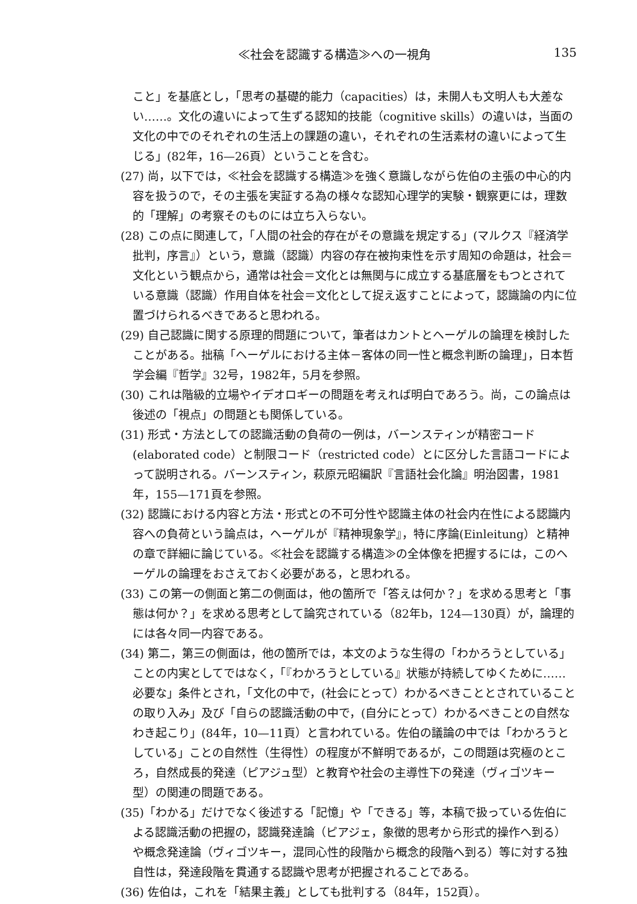≪社会を認識する構造≫への一視角 135
こと」を基底とし，「思考の基礎的能力（capacities）は，未開人も文明人も大差ない……。文化の違いによって生ずる認知的技能（cognitive skills）の違いは，当面の文化の中でのそれぞれの生活上の課題の違い，それぞれの生活素材の違いによって生じる」(82年，16—26頁）ということを含む。
(27) 尚，以下では，≪社会を認識する構造≫を強く意識しながら佐伯の主張の中心的内容を扱うので，その主張を実証する為の様々な認知心理学的実験・観察更には，理数的「理解」の考察そのものには立ち入らない。
(28) この点に関連して，「人間の社会的存在がその意識を規定する」(マルクス『経済学批判，序言』）という，意識（認識）内容の存在被拘束性を示す周知の命題は，社会＝文化という観点から，通常は社会＝文化とは無関与に成立する基底層をもつとされている意識（認識）作用自体を社会＝文化として捉え返すことによって，認識論の内に位置づけられるべきであると思われる。
(29) 自己認識に関する原理的問題について，筆者はカントとヘーゲルの論理を検討したことがある。拙稿「ヘーゲルにおける主体－客体の同一性と概念判断の論理」，日本哲学会編『哲学』32号，1982年，5月を参照。
(30) これは階級的立場やイデオロギーの問題を考えれば明白であろう。尚，この論点は後述の「視点」の問題とも関係している。
(31) 形式・方法としての認識活動の負荷の一例は，バーンスティンが精密コード(elaborated code）と制限コード（restricted code）とに区分した言語コードによって説明される。バーンスティン，萩原元昭編訳『言語社会化論』明治図書，1981年，155—171頁を参照。
(32) 認識における内容と方法・形式との不可分性や認識主体の社会内在性による認識内容への負荷という論点は，ヘーゲルが『精神現象学』，特に序論(Einleitung）と精神の章で詳細に論じている。≪社会を認識する構造≫の全体像を把握するには，このヘーゲルの論理をおさえておく必要がある，と思われる。
(33) この第一の側面と第二の側面は，他の箇所で「答えは何か？」を求める思考と「事態は何か？」を求める思考として論究されている（82年b，124—130頁）が，論理的には各々同一内容である。
(34) 第二，第三の側面は，他の箇所では，本文のような生得の「わかろうとしている」ことの内実としてではなく，「『わかろうとしている』状態が持続してゆくために……必要な」条件とされ，「文化の中で，(社会にとって）わかるべきこととされていることの取り入み」及び「自らの認識活動の中で，(自分にとって）わかるべきことの自然なわき起こり」(84年，10—11頁）と言われている。佐伯の議論の中では「わかろうとしている」ことの自然性（生得性）の程度が不鮮明であるが，この問題は究極のところ，自然成長的発達（ピアジュ型）と教育や社会の主導性下の発達（ヴィゴツキー型）の関連の問題である。
(35)「わかる」だけでなく後述する「記憶」や「できる」等，本稿で扱っている佐伯による認識活動の把握の，認識発達論（ピアジェ，象徴的思考から形式的操作へ到る）や概念発達論（ヴィゴツキー，混同心性的段階から概念的段階へ到る）等に対する独自性は，発達段階を貫通する認識や思考が把握されることである。
(36) 佐伯は，これを「結果主義」としても批判する（84年，152頁）。